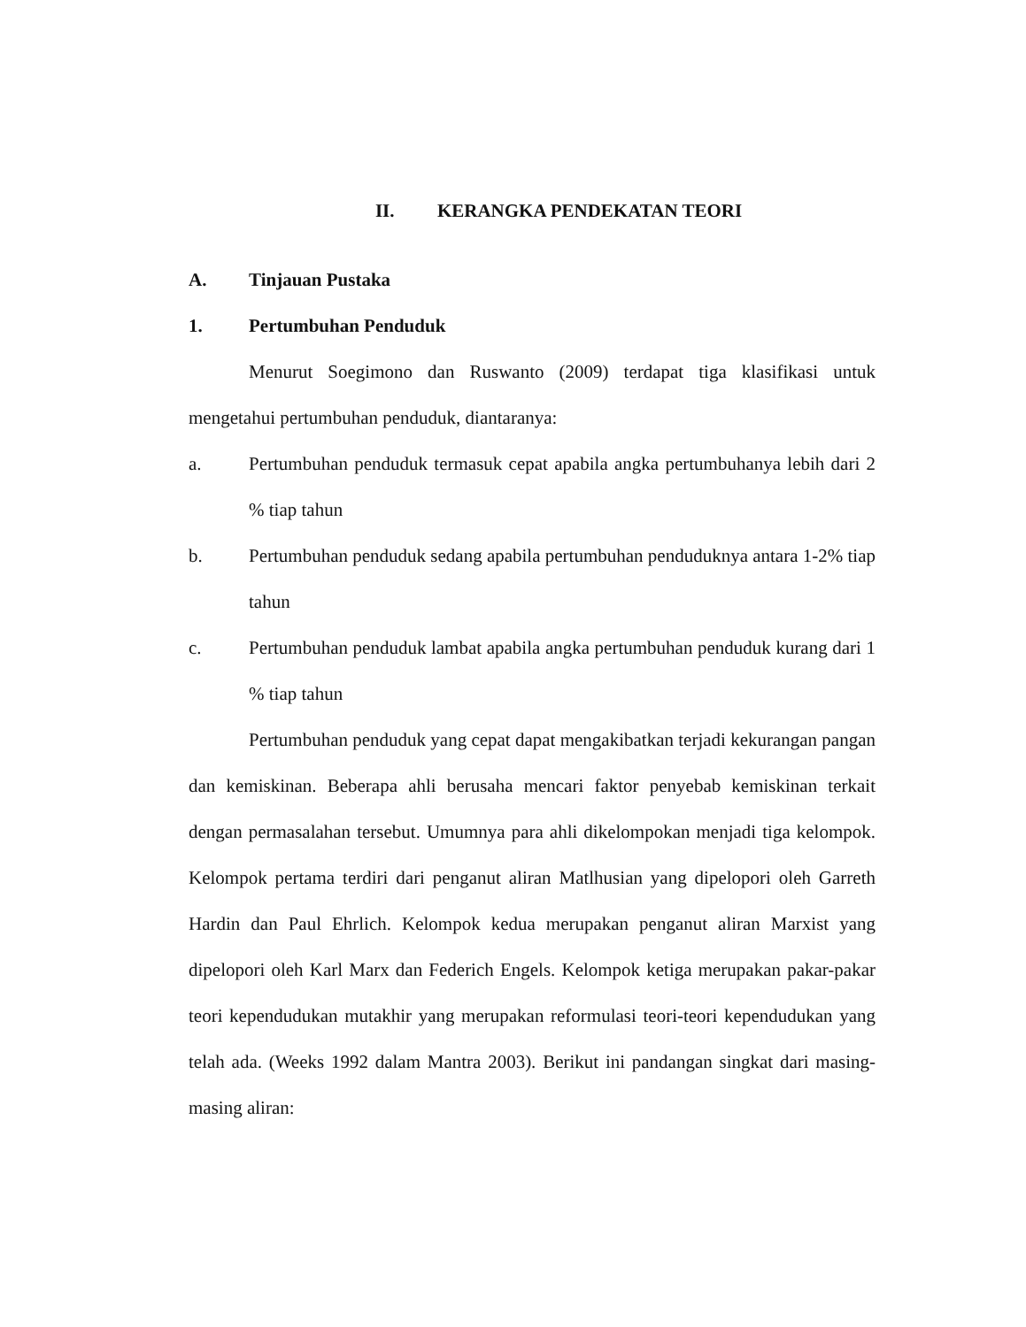II. KERANGKA PENDEKATAN TEORI
A. Tinjauan Pustaka
1. Pertumbuhan Penduduk
Menurut Soegimono dan Ruswanto (2009) terdapat tiga klasifikasi untuk mengetahui pertumbuhan penduduk, diantaranya:
a. Pertumbuhan penduduk termasuk cepat apabila angka pertumbuhanya lebih dari 2 % tiap tahun
b. Pertumbuhan penduduk sedang apabila pertumbuhan penduduknya antara 1-2% tiap tahun
c. Pertumbuhan penduduk lambat apabila angka pertumbuhan penduduk kurang dari 1 % tiap tahun
Pertumbuhan penduduk yang cepat dapat mengakibatkan terjadi kekurangan pangan dan kemiskinan. Beberapa ahli berusaha mencari faktor penyebab kemiskinan terkait dengan permasalahan tersebut. Umumnya para ahli dikelompokan menjadi tiga kelompok. Kelompok pertama terdiri dari penganut aliran Matlhusian yang dipelopori oleh Garreth Hardin dan Paul Ehrlich. Kelompok kedua merupakan penganut aliran Marxist yang dipelopori oleh Karl Marx dan Federich Engels. Kelompok ketiga merupakan pakar-pakar teori kependudukan mutakhir yang merupakan reformulasi teori-teori kependudukan yang telah ada. (Weeks 1992 dalam Mantra 2003). Berikut ini pandangan singkat dari masing-masing aliran: